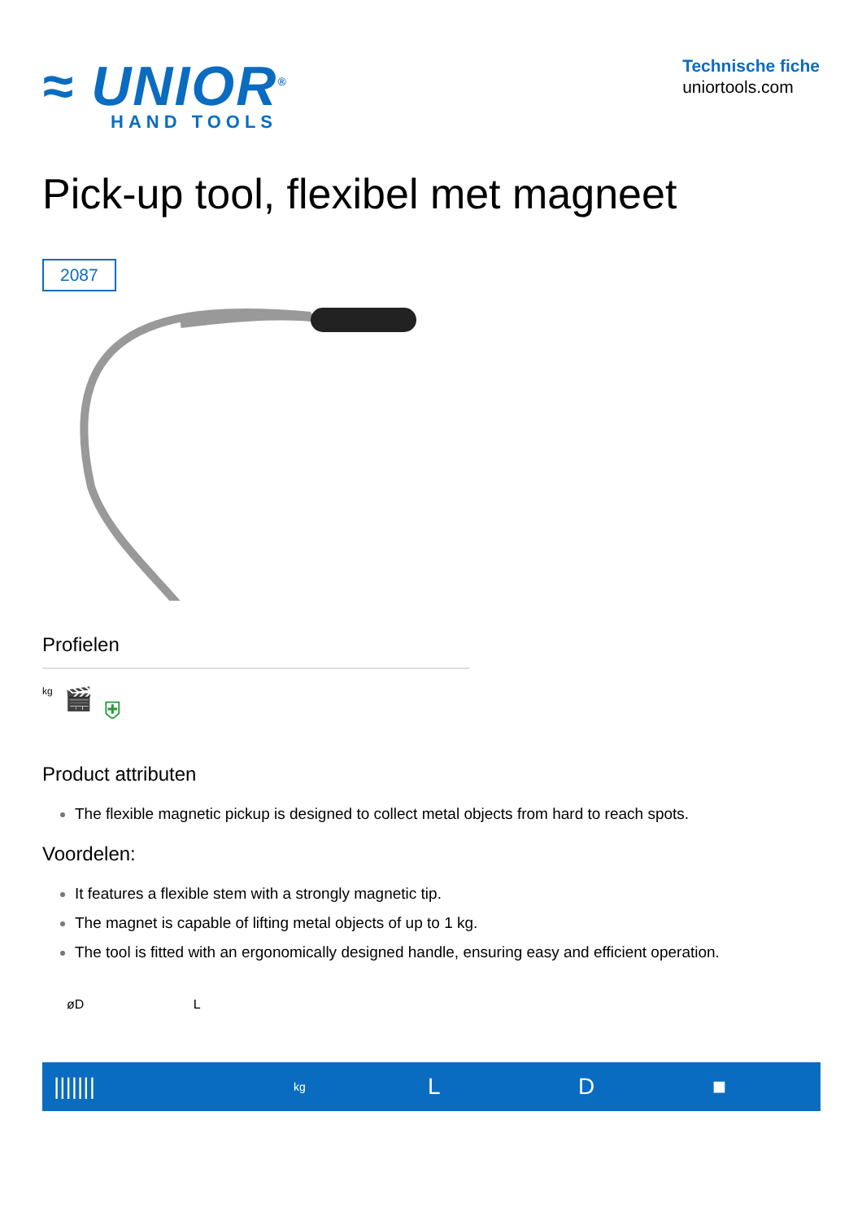≈ UNIOR<sup>®</sup>
HAND TOOLS
Technische fiche
uniortools.com
Pick-up tool, flexibel met magneet
2087
Profielen
kg 🎬 ⛨
Product attributen
The flexible magnetic pickup is designed to collect metal objects from hard to reach spots.
Voordelen:
It features a flexible stem with a strongly magnetic tip.
The magnet is capable of lifting metal objects of up to 1 kg.
The tool is fitted with an ergonomically designed handle, ensuring easy and efficient operation.
øD L
| /////// | kg | L | D | ■ |